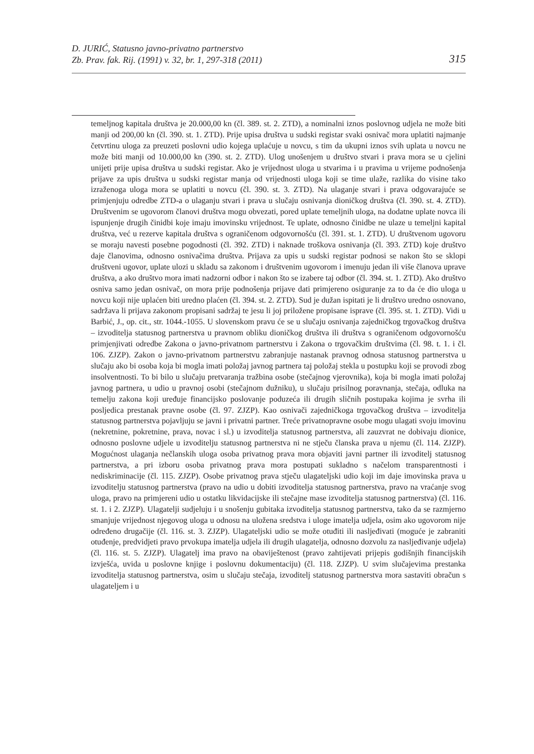D. JURIĆ, Statusno javno-privatno partnerstvo
Zb. Prav. fak. Rij. (1991) v. 32, br. 1, 297-318 (2011)
315
temeljnog kapitala društva je 20.000,00 kn (čl. 389. st. 2. ZTD), a nominalni iznos poslovnog udjela ne može biti manji od 200,00 kn (čl. 390. st. 1. ZTD). Prije upisa društva u sudski registar svaki osnivač mora uplatiti najmanje četvrtinu uloga za preuzeti poslovni udio kojega uplaćuje u novcu, s tim da ukupni iznos svih uplata u novcu ne može biti manji od 10.000,00 kn (390. st. 2. ZTD). Ulog unošenjem u društvo stvari i prava mora se u cjelini unijeti prije upisa društva u sudski registar. Ako je vrijednost uloga u stvarima i u pravima u vrijeme podnošenja prijave za upis društva u sudski registar manja od vrijednosti uloga koji se time ulaže, razlika do visine tako izraženoga uloga mora se uplatiti u novcu (čl. 390. st. 3. ZTD). Na ulaganje stvari i prava odgovarajuće se primjenjuju odredbe ZTD-a o ulaganju stvari i prava u slučaju osnivanja dioničkog društva (čl. 390. st. 4. ZTD). Društvenim se ugovorom članovi društva mogu obvezati, pored uplate temeljnih uloga, na dodatne uplate novca ili ispunjenje drugih činidbi koje imaju imovinsku vrijednost. Te uplate, odnosno činidbe ne ulaze u temeljni kapital društva, već u rezerve kapitala društva s ograničenom odgovornošću (čl. 391. st. 1. ZTD). U društvenom ugovoru se moraju navesti posebne pogodnosti (čl. 392. ZTD) i naknade troškova osnivanja (čl. 393. ZTD) koje društvo daje članovima, odnosno osnivačima društva. Prijava za upis u sudski registar podnosi se nakon što se sklopi društveni ugovor, uplate ulozi u skladu sa zakonom i društvenim ugovorom i imenuju jedan ili više članova uprave društva, a ako društvo mora imati nadzorni odbor i nakon što se izabere taj odbor (čl. 394. st. 1. ZTD). Ako društvo osniva samo jedan osnivač, on mora prije podnošenja prijave dati primjereno osiguranje za to da će dio uloga u novcu koji nije uplaćen biti uredno plaćen (čl. 394. st. 2. ZTD). Sud je dužan ispitati je li društvo uredno osnovano, sadržava li prijava zakonom propisani sadržaj te jesu li joj priložene propisane isprave (čl. 395. st. 1. ZTD). Vidi u Barbić, J., op. cit., str. 1044.-1055. U slovenskom pravu će se u slučaju osnivanja zajedničkog trgovačkog društva – izvoditelja statusnog partnerstva u pravnom obliku dioničkog društva ili društva s ograničenom odgovornošću primjenjivati odredbe Zakona o javno-privatnom partnerstvu i Zakona o trgovačkim društvima (čl. 98. t. 1. i čl. 106. ZJZP). Zakon o javno-privatnom partnerstvu zabranjuje nastanak pravnog odnosa statusnog partnerstva u slučaju ako bi osoba koja bi mogla imati položaj javnog partnera taj položaj stekla u postupku koji se provodi zbog insolventnosti. To bi bilo u slučaju pretvaranja tražbina osobe (stečajnog vjerovnika), koja bi mogla imati položaj javnog partnera, u udio u pravnoj osobi (stečajnom dužniku), u slučaju prisilnog poravnanja, stečaja, odluka na temelju zakona koji uređuje financijsko poslovanje poduzeća ili drugih sličnih postupaka kojima je svrha ili posljedica prestanak pravne osobe (čl. 97. ZJZP). Kao osnivači zajedničkoga trgovačkog društva – izvoditelja statusnog partnerstva pojavljuju se javni i privatni partner. Treće privatnopravne osobe mogu ulagati svoju imovinu (nekretnine, pokretnine, prava, novac i sl.) u izvoditelja statusnog partnerstva, ali zauzvrat ne dobivaju dionice, odnosno poslovne udjele u izvoditelju statusnog partnerstva ni ne stječu članska prava u njemu (čl. 114. ZJZP). Mogućnost ulaganja nečlanskih uloga osoba privatnog prava mora objaviti javni partner ili izvoditelj statusnog partnerstva, a pri izboru osoba privatnog prava mora postupati sukladno s načelom transparentnosti i nediskriminacije (čl. 115. ZJZP). Osobe privatnog prava stječu ulagateljski udio koji im daje imovinska prava u izvoditelju statusnog partnerstva (pravo na udio u dobiti izvoditelja statusnog partnerstva, pravo na vraćanje svog uloga, pravo na primjereni udio u ostatku likvidacijske ili stečajne mase izvoditelja statusnog partnerstva) (čl. 116. st. 1. i 2. ZJZP). Ulagatelji sudjeluju i u snošenju gubitaka izvoditelja statusnog partnerstva, tako da se razmjerno smanjuje vrijednost njegovog uloga u odnosu na uložena sredstva i uloge imatelja udjela, osim ako ugovorom nije određeno drugačije (čl. 116. st. 3. ZJZP). Ulagateljski udio se može otuđiti ili nasljeđivati (moguće je zabraniti otuđenje, predvidjeti pravo prvokupa imatelja udjela ili drugih ulagatelja, odnosno dozvolu za nasljeđivanje udjela) (čl. 116. st. 5. ZJZP). Ulagatelj ima pravo na obaviještenost (pravo zahtijevati prijepis godišnjih financijskih izvješća, uvida u poslovne knjige i poslovnu dokumentaciju) (čl. 118. ZJZP). U svim slučajevima prestanka izvoditelja statusnog partnerstva, osim u slučaju stečaja, izvoditelj statusnog partnerstva mora sastaviti obračun s ulagateljem i u